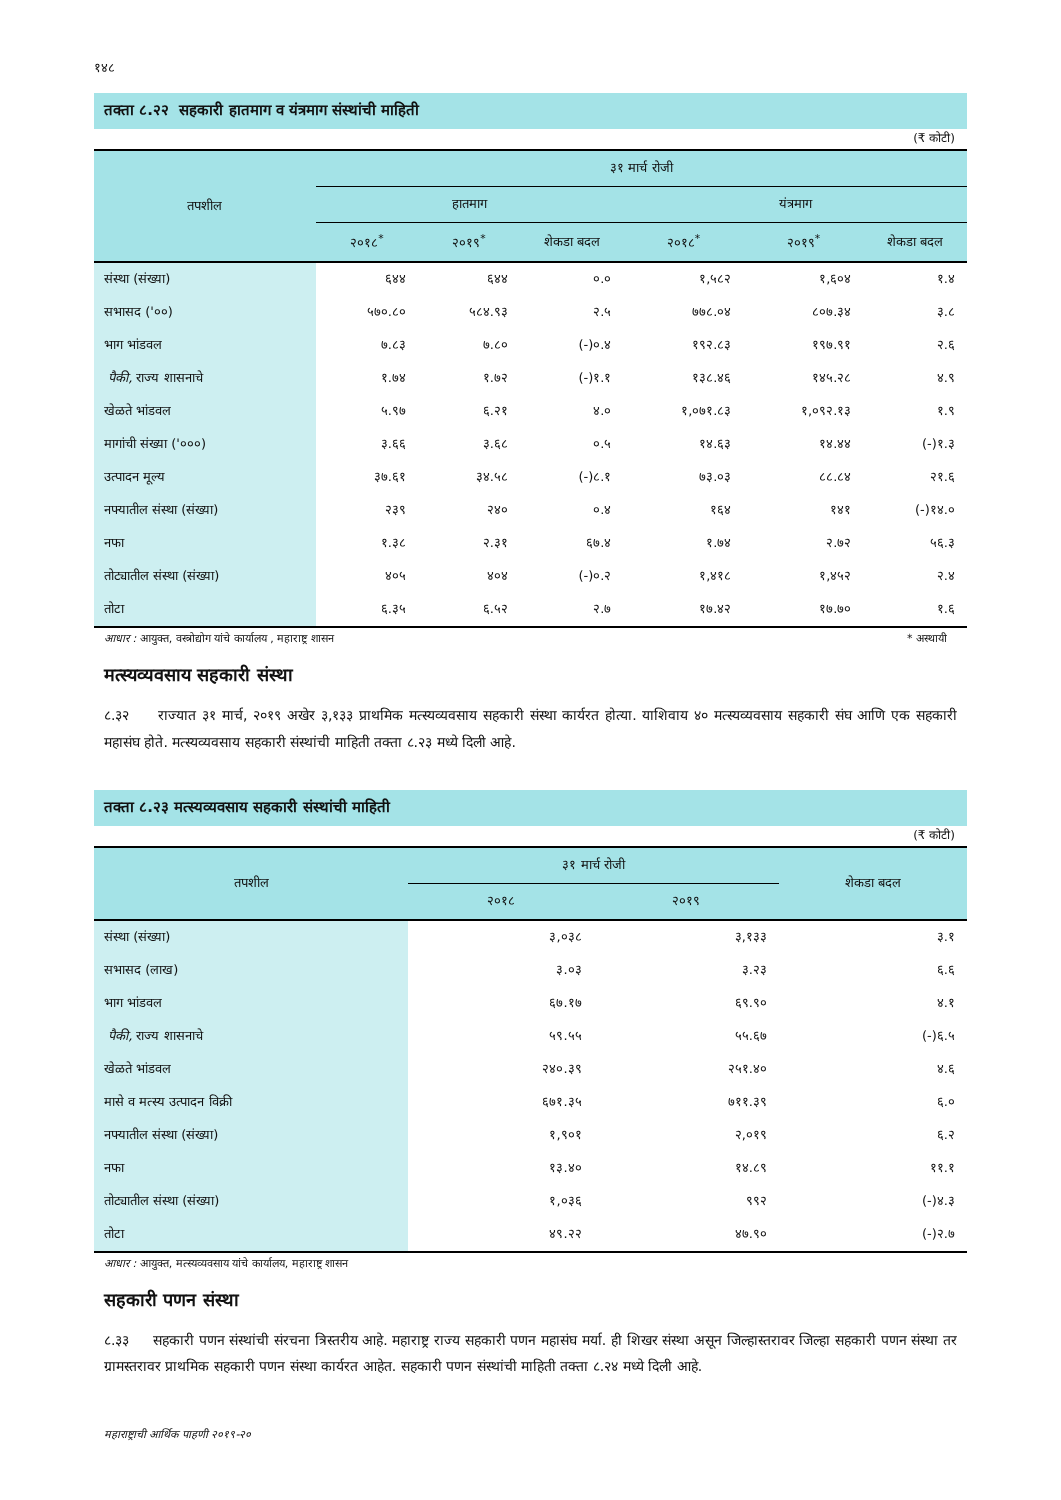१४८
तक्ता ८.२२ सहकारी हातमाग व यंत्रमाग संस्थांची माहिती
(₹ कोटी)
| तपशील | ३१ मार्च रोजी | | | | | |
| --- | --- | --- | --- | --- | --- | --- |
| | हातमाग | | | यंत्रमाग | | |
| | २०१८<sup>*</sup> | २०१९<sup>*</sup> | शेकडा बदल | २०१८<sup>*</sup> | २०१९<sup>*</sup> | शेकडा बदल |
| संस्था (संख्या) | ६४४ | ६४४ | ०.० | १,५८२ | १,६०४ | १.४ |
| सभासद ('००) | ५७०.८० | ५८४.९३ | २.५ | ७७८.०४ | ८०७.३४ | ३.८ |
| भाग भांडवल | ७.८३ | ७.८० | (-)०.४ | १९२.८३ | १९७.९१ | २.६ |
| पैकी, राज्य शासनाचे | १.७४ | १.७२ | (-)१.१ | १३८.४६ | १४५.२८ | ४.९ |
| खेळते भांडवल | ५.९७ | ६.२१ | ४.० | १,०७१.८३ | १,०९२.१३ | १.९ |
| मागांची संख्या ('०००) | ३.६६ | ३.६८ | ०.५ | १४.६३ | १४.४४ | (-)१.३ |
| उत्पादन मूल्य | ३७.६१ | ३४.५८ | (-)८.१ | ७३.०३ | ८८.८४ | २१.६ |
| नफ्यातील संस्था (संख्या) | २३९ | २४० | ०.४ | १६४ | १४१ | (-)१४.० |
| नफा | १.३८ | २.३१ | ६७.४ | १.७४ | २.७२ | ५६.३ |
| तोट्यातील संस्था (संख्या) | ४०५ | ४०४ | (-)०.२ | १,४१८ | १,४५२ | २.४ |
| तोटा | ६.३५ | ६.५२ | २.७ | १७.४२ | १७.७० | १.६ |
आधार : आयुक्त, वस्त्रोद्योग यांचे कार्यालय , महाराष्ट्र शासन * अस्थायी
मत्स्यव्यवसाय सहकारी संस्था
८.३२ राज्यात ३१ मार्च, २०१९ अखेर ३,१३३ प्राथमिक मत्स्यव्यवसाय सहकारी संस्था कार्यरत होत्या. याशिवाय ४० मत्स्यव्यवसाय सहकारी संघ आणि एक सहकारी महासंघ होते. मत्स्यव्यवसाय सहकारी संस्थांची माहिती तक्ता ८.२३ मध्ये दिली आहे.
तक्ता ८.२३ मत्स्यव्यवसाय सहकारी संस्थांची माहिती
(₹ कोटी)
| तपशील | ३१ मार्च रोजी | | शेकडा बदल |
| --- | --- | --- | --- |
| | २०१८ | २०१९ | |
| संस्था (संख्या) | ३,०३८ | ३,१३३ | ३.१ |
| सभासद (लाख) | ३.०३ | ३.२३ | ६.६ |
| भाग भांडवल | ६७.१७ | ६९.९० | ४.१ |
| पैकी, राज्य शासनाचे | ५९.५५ | ५५.६७ | (-)६.५ |
| खेळते भांडवल | २४०.३९ | २५१.४० | ४.६ |
| मासे व मत्स्य उत्पादन विक्री | ६७१.३५ | ७११.३९ | ६.० |
| नफ्यातील संस्था (संख्या) | १,९०१ | २,०१९ | ६.२ |
| नफा | १३.४० | १४.८९ | ११.१ |
| तोट्यातील संस्था (संख्या) | १,०३६ | ९९२ | (-)४.३ |
| तोटा | ४९.२२ | ४७.९० | (-)२.७ |
आधार : आयुक्त, मत्स्यव्यवसाय यांचे कार्यालय, महाराष्ट्र शासन
सहकारी पणन संस्था
८.३३ सहकारी पणन संस्थांची संरचना त्रिस्तरीय आहे. महाराष्ट्र राज्य सहकारी पणन महासंघ मर्या. ही शिखर संस्था असून जिल्हास्तरावर जिल्हा सहकारी पणन संस्था तर ग्रामस्तरावर प्राथमिक सहकारी पणन संस्था कार्यरत आहेत. सहकारी पणन संस्थांची माहिती तक्ता ८.२४ मध्ये दिली आहे.
महाराष्ट्राची आर्थिक पाहणी २०१९-२०